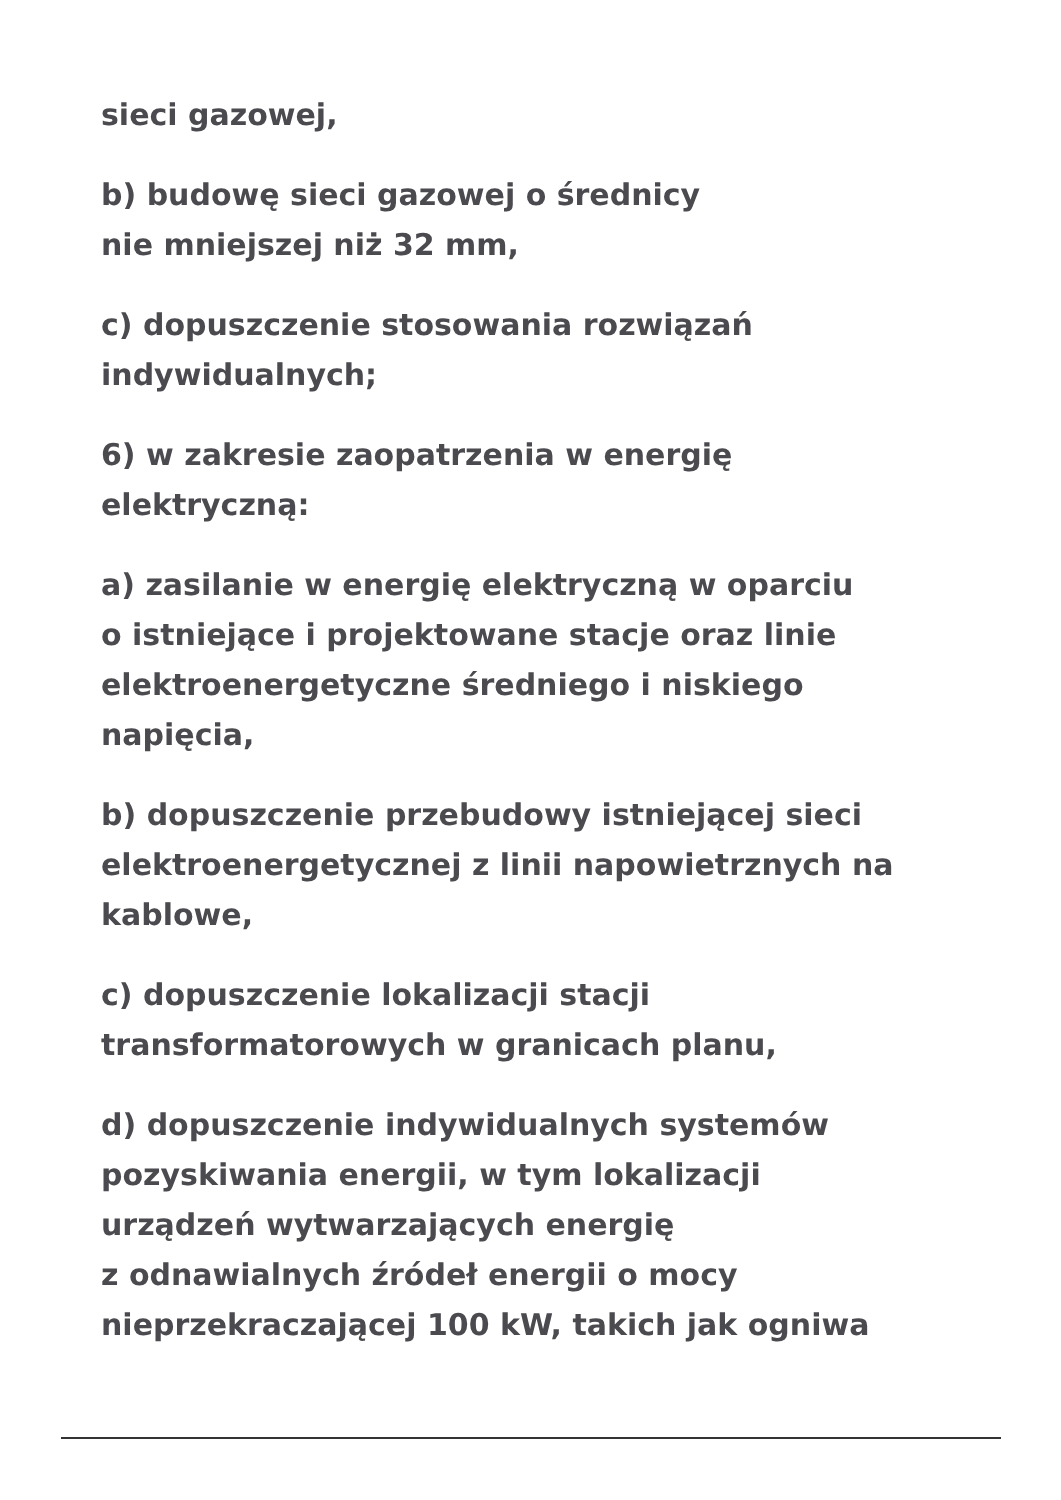sieci gazowej,
b) budowę sieci gazowej o średnicy
nie mniejszej niż 32 mm,
c) dopuszczenie stosowania rozwiązań
indywidualnych;
6) w zakresie zaopatrzenia w energię
elektryczną:
a) zasilanie w energię elektryczną w oparciu
o istniejące i projektowane stacje oraz linie
elektroenergetyczne średniego i niskiego
napięcia,
b) dopuszczenie przebudowy istniejącej sieci
elektroenergetycznej z linii napowietrznych na
kablowe,
c) dopuszczenie lokalizacji stacji
transformatorowych w granicach planu,
d) dopuszczenie indywidualnych systemów
pozyskiwania energii, w tym lokalizacji
urządzeń wytwarzających energię
z odnawialnych źródeł energii o mocy
nieprzekraczającej 100 kW, takich jak ogniwa